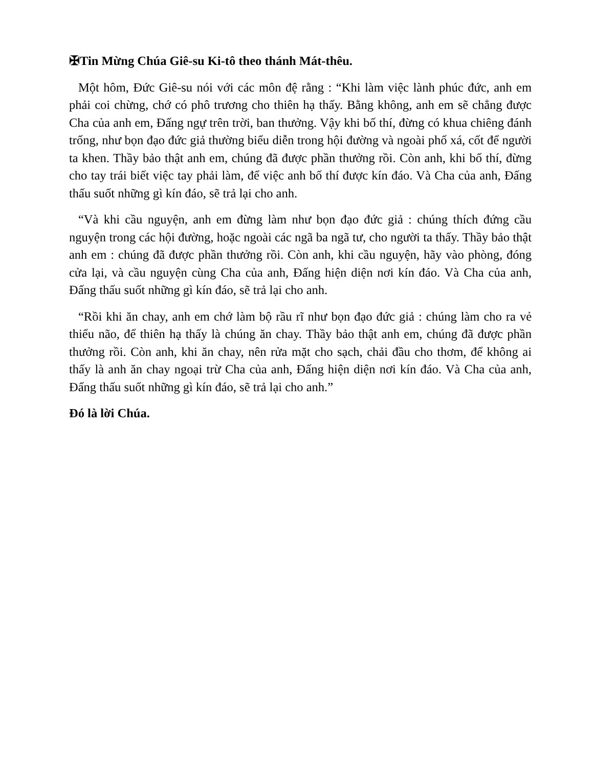✠Tin Mừng Chúa Giê-su Ki-tô theo thánh Mát-thêu.
Một hôm, Đức Giê-su nói với các môn đệ rằng : “Khi làm việc lành phúc đức, anh em phải coi chừng, chớ có phô trương cho thiên hạ thấy. Bằng không, anh em sẽ chẳng được Cha của anh em, Đấng ngự trên trời, ban thưởng. Vậy khi bố thí, đừng có khua chiêng đánh trống, như bọn đạo đức giả thường biểu diễn trong hội đường và ngoài phố xá, cốt để người ta khen. Thầy bảo thật anh em, chúng đã được phần thưởng rồi. Còn anh, khi bố thí, đừng cho tay trái biết việc tay phải làm, để việc anh bố thí được kín đáo. Và Cha của anh, Đấng thấu suốt những gì kín đáo, sẽ trả lại cho anh.
“Và khi cầu nguyện, anh em đừng làm như bọn đạo đức giả : chúng thích đứng cầu nguyện trong các hội đường, hoặc ngoài các ngã ba ngã tư, cho người ta thấy. Thầy bảo thật anh em : chúng đã được phần thưởng rồi. Còn anh, khi cầu nguyện, hãy vào phòng, đóng cửa lại, và cầu nguyện cùng Cha của anh, Đấng hiện diện nơi kín đáo. Và Cha của anh, Đấng thấu suốt những gì kín đáo, sẽ trả lại cho anh.
“Rồi khi ăn chay, anh em chớ làm bộ rầu rĩ như bọn đạo đức giả : chúng làm cho ra vẻ thiểu não, để thiên hạ thấy là chúng ăn chay. Thầy bảo thật anh em, chúng đã được phần thưởng rồi. Còn anh, khi ăn chay, nên rửa mặt cho sạch, chải đầu cho thơm, để không ai thấy là anh ăn chay ngoại trừ Cha của anh, Đấng hiện diện nơi kín đáo. Và Cha của anh, Đấng thấu suốt những gì kín đáo, sẽ trả lại cho anh.”
Đó là lời Chúa.